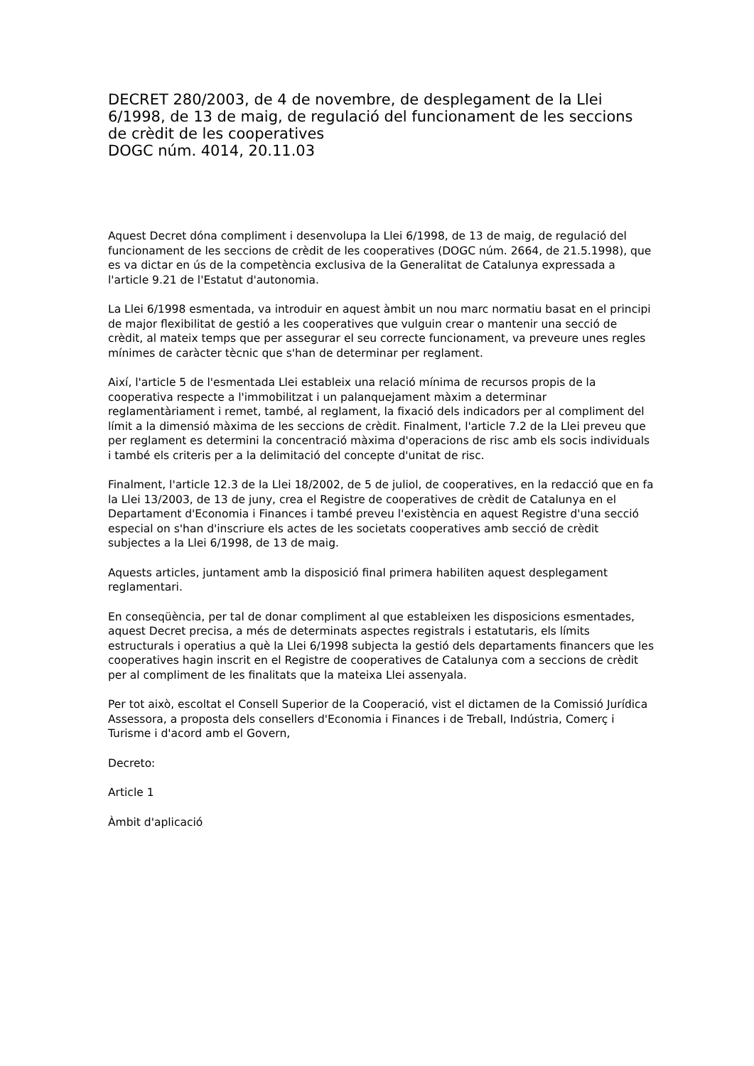DECRET 280/2003, de 4 de novembre, de desplegament de la Llei 6/1998, de 13 de maig, de regulació del funcionament de les seccions de crèdit de les cooperatives
DOGC núm. 4014, 20.11.03
Aquest Decret dóna compliment i desenvolupa la Llei 6/1998, de 13 de maig, de regulació del funcionament de les seccions de crèdit de les cooperatives (DOGC núm. 2664, de 21.5.1998), que es va dictar en ús de la competència exclusiva de la Generalitat de Catalunya expressada a l'article 9.21 de l'Estatut d'autonomia.
La Llei 6/1998 esmentada, va introduir en aquest àmbit un nou marc normatiu basat en el principi de major flexibilitat de gestió a les cooperatives que vulguin crear o mantenir una secció de crèdit, al mateix temps que per assegurar el seu correcte funcionament, va preveure unes regles mínimes de caràcter tècnic que s'han de determinar per reglament.
Així, l'article 5 de l'esmentada Llei estableix una relació mínima de recursos propis de la cooperativa respecte a l'immobilitzat i un palanquejament màxim a determinar reglamentàriament i remet, també, al reglament, la fixació dels indicadors per al compliment del límit a la dimensió màxima de les seccions de crèdit. Finalment, l'article 7.2 de la Llei preveu que per reglament es determini la concentració màxima d'operacions de risc amb els socis individuals i també els criteris per a la delimitació del concepte d'unitat de risc.
Finalment, l'article 12.3 de la Llei 18/2002, de 5 de juliol, de cooperatives, en la redacció que en fa la Llei 13/2003, de 13 de juny, crea el Registre de cooperatives de crèdit de Catalunya en el Departament d'Economia i Finances i també preveu l'existència en aquest Registre d'una secció especial on s'han d'inscriure els actes de les societats cooperatives amb secció de crèdit subjectes a la Llei 6/1998, de 13 de maig.
Aquests articles, juntament amb la disposició final primera habiliten aquest desplegament reglamentari.
En conseqüència, per tal de donar compliment al que estableixen les disposicions esmentades, aquest Decret precisa, a més de determinats aspectes registrals i estatutaris, els límits estructurals i operatius a què la Llei 6/1998 subjecta la gestió dels departaments financers que les cooperatives hagin inscrit en el Registre de cooperatives de Catalunya com a seccions de crèdit per al compliment de les finalitats que la mateixa Llei assenyala.
Per tot això, escoltat el Consell Superior de la Cooperació, vist el dictamen de la Comissió Jurídica Assessora, a proposta dels consellers d'Economia i Finances i de Treball, Indústria, Comerç i Turisme i d'acord amb el Govern,
Decreto:
Article 1
Àmbit d'aplicació